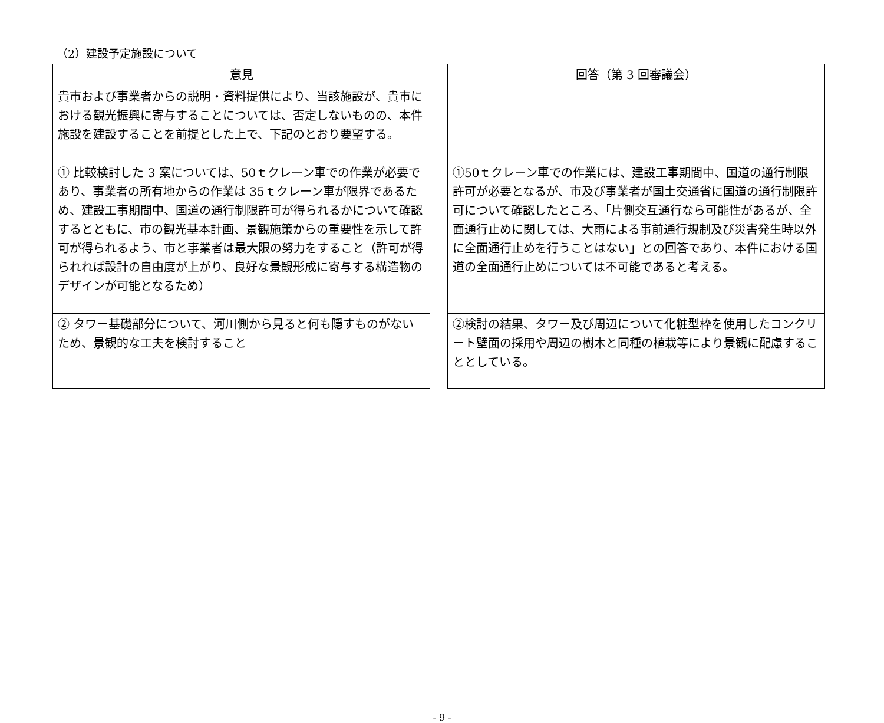（2）建設予定施設について
| 意見 |
| --- |
| 貴市および事業者からの説明・資料提供により、当該施設が、貴市における観光振興に寄与することについては、否定しないものの、本件施設を建設することを前提とした上で、下記のとおり要望する。 |
| ① 比較検討した 3 案については、50ｔクレーン車での作業が必要であり、事業者の所有地からの作業は 35ｔクレーン車が限界であるため、建設工事期間中、国道の通行制限許可が得られるかについて確認するとともに、市の観光基本計画、景観施策からの重要性を示して許可が得られるよう、市と事業者は最大限の努力をすること（許可が得られれば設計の自由度が上がり、良好な景観形成に寄与する構造物のデザインが可能となるため） |
| ② タワー基礎部分について、河川側から見ると何も隠すものがないため、景観的な工夫を検討すること |
| 回答（第 3 回審議会） |
| --- |
| ①50ｔクレーン車での作業には、建設工事期間中、国道の通行制限許可が必要となるが、市及び事業者が国土交通省に国道の通行制限許可について確認したところ、「片側交互通行なら可能性があるが、全面通行止めに関しては、大雨による事前通行規制及び災害発生時以外に全面通行止めを行うことはない」との回答であり、本件における国道の全面通行止めについては不可能であると考える。 |
| ②検討の結果、タワー及び周辺について化粧型枠を使用したコンクリート壁面の採用や周辺の樹木と同種の植栽等により景観に配慮することとしている。 |
- 9 -